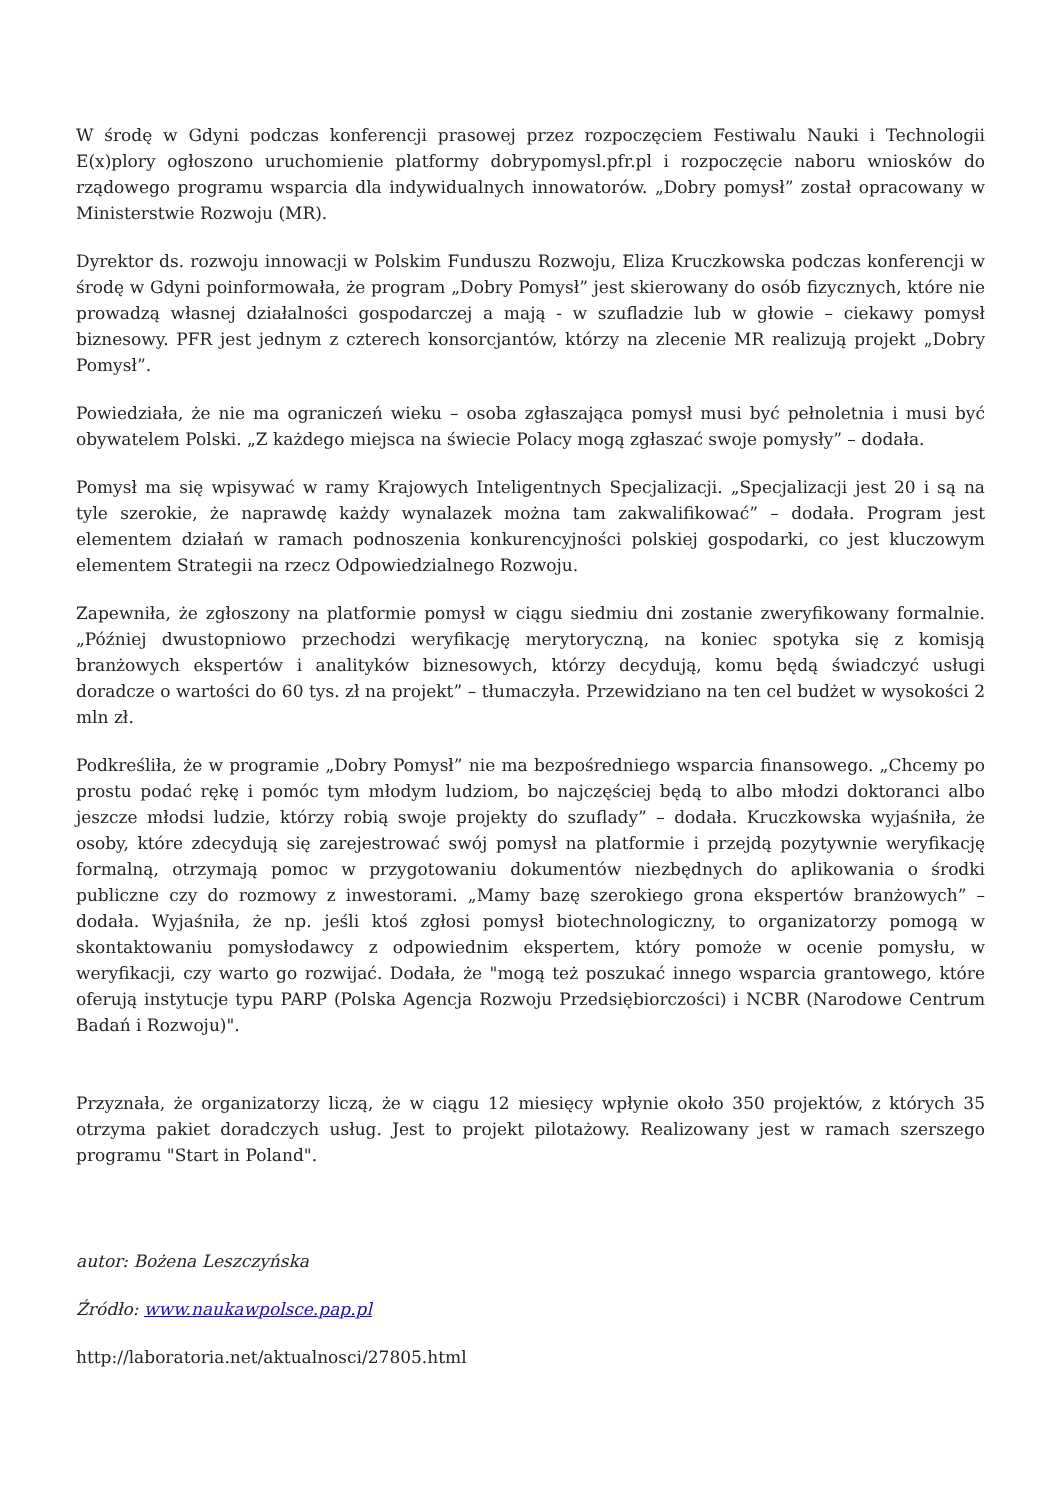W środę w Gdyni podczas konferencji prasowej przez rozpoczęciem Festiwalu Nauki i Technologii E(x)plory ogłoszono uruchomienie platformy dobrypomysl.pfr.pl i rozpoczęcie naboru wniosków do rządowego programu wsparcia dla indywidualnych innowatorów. „Dobry pomysł” został opracowany w Ministerstwie Rozwoju (MR).
Dyrektor ds. rozwoju innowacji w Polskim Funduszu Rozwoju, Eliza Kruczkowska podczas konferencji w środę w Gdyni poinformowała, że program „Dobry Pomysł” jest skierowany do osób fizycznych, które nie prowadzą własnej działalności gospodarczej a mają - w szufladzie lub w głowie – ciekawy pomysł biznesowy. PFR jest jednym z czterech konsorcjantów, którzy na zlecenie MR realizują projekt „Dobry Pomysł”.
Powiedziała, że nie ma ograniczeń wieku – osoba zgłaszająca pomysł musi być pełnoletnia i musi być obywatelem Polski. „Z każdego miejsca na świecie Polacy mogą zgłaszać swoje pomysły” – dodała.
Pomysł ma się wpisywać w ramy Krajowych Inteligentnych Specjalizacji. „Specjalizacji jest 20 i są na tyle szerokie, że naprawdę każdy wynalazek można tam zakwalifikować” – dodała. Program jest elementem działań w ramach podnoszenia konkurencyjności polskiej gospodarki, co jest kluczowym elementem Strategii na rzecz Odpowiedzialnego Rozwoju.
Zapewniła, że zgłoszony na platformie pomysł w ciągu siedmiu dni zostanie zweryfikowany formalnie. „Później dwustopniowo przechodzi weryfikację merytoryczną, na koniec spotyka się z komisją branżowych ekspertów i analityków biznesowych, którzy decydują, komu będą świadczyć usługi doradcze o wartości do 60 tys. zł na projekt” – tłumaczyła. Przewidziano na ten cel budżet w wysokości 2 mln zł.
Podkreśliła, że w programie „Dobry Pomysł” nie ma bezpośredniego wsparcia finansowego. „Chcemy po prostu podać rękę i pomóc tym młodym ludziom, bo najczęściej będą to albo młodzi doktoranci albo jeszcze młodsi ludzie, którzy robią swoje projekty do szuflady” – dodała. Kruczkowska wyjaśniła, że osoby, które zdecydują się zarejestrować swój pomysł na platformie i przejdą pozytywnie weryfikację formalną, otrzymają pomoc w przygotowaniu dokumentów niezbędnych do aplikowania o środki publiczne czy do rozmowy z inwestorami. „Mamy bazę szerokiego grona ekspertów branżowych” – dodała. Wyjaśniła, że np. jeśli ktoś zgłosi pomysł biotechnologiczny, to organizatorzy pomogą w skontaktowaniu pomysłodawcy z odpowiednim ekspertem, który pomoże w ocenie pomysłu, w weryfikacji, czy warto go rozwijać. Dodała, że "mogą też poszukać innego wsparcia grantowego, które oferują instytucje typu PARP (Polska Agencja Rozwoju Przedsiębiorczości) i NCBR (Narodowe Centrum Badań i Rozwoju)".
Przyznała, że organizatorzy liczą, że w ciągu 12 miesięcy wpłynie około 350 projektów, z których 35 otrzyma pakiet doradczych usług. Jest to projekt pilotażowy. Realizowany jest w ramach szerszego programu "Start in Poland".
autor: Bożena Leszczyńska
Źródło: www.naukawpolsce.pap.pl
http://laboratoria.net/aktualnosci/27805.html